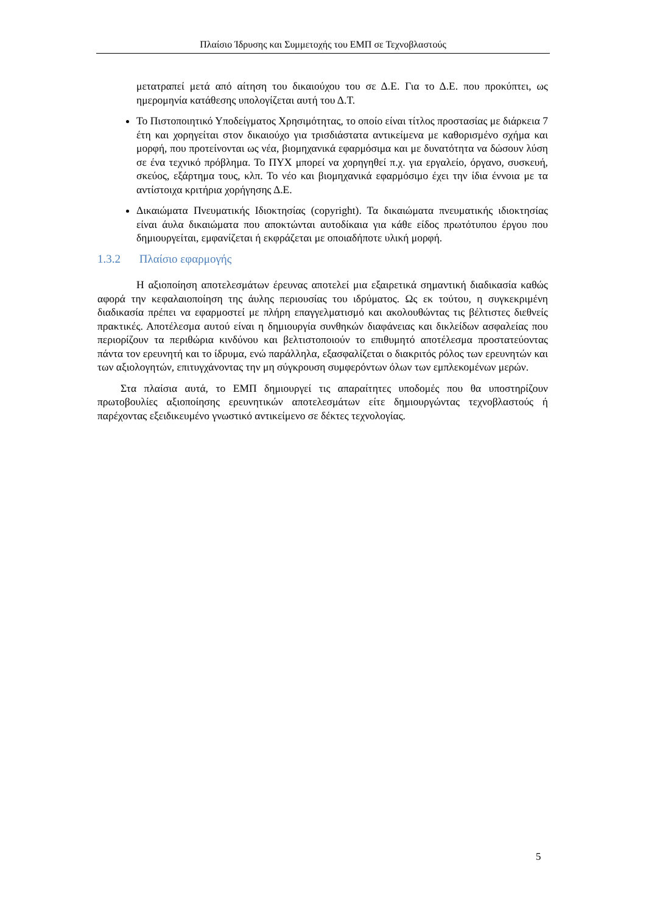Πλαίσιο Ίδρυσης και Συμμετοχής του ΕΜΠ σε Τεχνοβλαστούς
μετατραπεί μετά από αίτηση του δικαιούχου του σε Δ.Ε. Για το Δ.Ε. που προκύπτει, ως ημερομηνία κατάθεσης υπολογίζεται αυτή του Δ.Τ.
Το Πιστοποιητικό Υποδείγματος Χρησιμότητας, το οποίο είναι τίτλος προστασίας με διάρκεια 7 έτη και χορηγείται στον δικαιούχο για τρισδιάστατα αντικείμενα με καθορισμένο σχήμα και μορφή, που προτείνονται ως νέα, βιομηχανικά εφαρμόσιμα και με δυνατότητα να δώσουν λύση σε ένα τεχνικό πρόβλημα. Το ΠΥΧ μπορεί να χορηγηθεί π.χ. για εργαλείο, όργανο, συσκευή, σκεύος, εξάρτημα τους, κλπ. Το νέο και βιομηχανικά εφαρμόσιμο έχει την ίδια έννοια με τα αντίστοιχα κριτήρια χορήγησης Δ.Ε.
Δικαιώματα Πνευματικής Ιδιοκτησίας (copyright). Τα δικαιώματα πνευματικής ιδιοκτησίας είναι άυλα δικαιώματα που αποκτώνται αυτοδίκαια για κάθε είδος πρωτότυπου έργου που δημιουργείται, εμφανίζεται ή εκφράζεται με οποιαδήποτε υλική μορφή.
1.3.2 Πλαίσιο εφαρμογής
Η αξιοποίηση αποτελεσμάτων έρευνας αποτελεί μια εξαιρετικά σημαντική διαδικασία καθώς αφορά την κεφαλαιοποίηση της άυλης περιουσίας του ιδρύματος. Ως εκ τούτου, η συγκεκριμένη διαδικασία πρέπει να εφαρμοστεί με πλήρη επαγγελματισμό και ακολουθώντας τις βέλτιστες διεθνείς πρακτικές. Αποτέλεσμα αυτού είναι η δημιουργία συνθηκών διαφάνειας και δικλείδων ασφαλείας που περιορίζουν τα περιθώρια κινδύνου και βελτιστοποιούν το επιθυμητό αποτέλεσμα προστατεύοντας πάντα τον ερευνητή και το ίδρυμα, ενώ παράλληλα, εξασφαλίζεται ο διακριτός ρόλος των ερευνητών και των αξιολογητών, επιτυγχάνοντας την μη σύγκρουση συμφερόντων όλων των εμπλεκομένων μερών.
Στα πλαίσια αυτά, το ΕΜΠ δημιουργεί τις απαραίτητες υποδομές που θα υποστηρίζουν πρωτοβουλίες αξιοποίησης ερευνητικών αποτελεσμάτων είτε δημιουργώντας τεχνοβλαστούς ή παρέχοντας εξειδικευμένο γνωστικό αντικείμενο σε δέκτες τεχνολογίας.
5